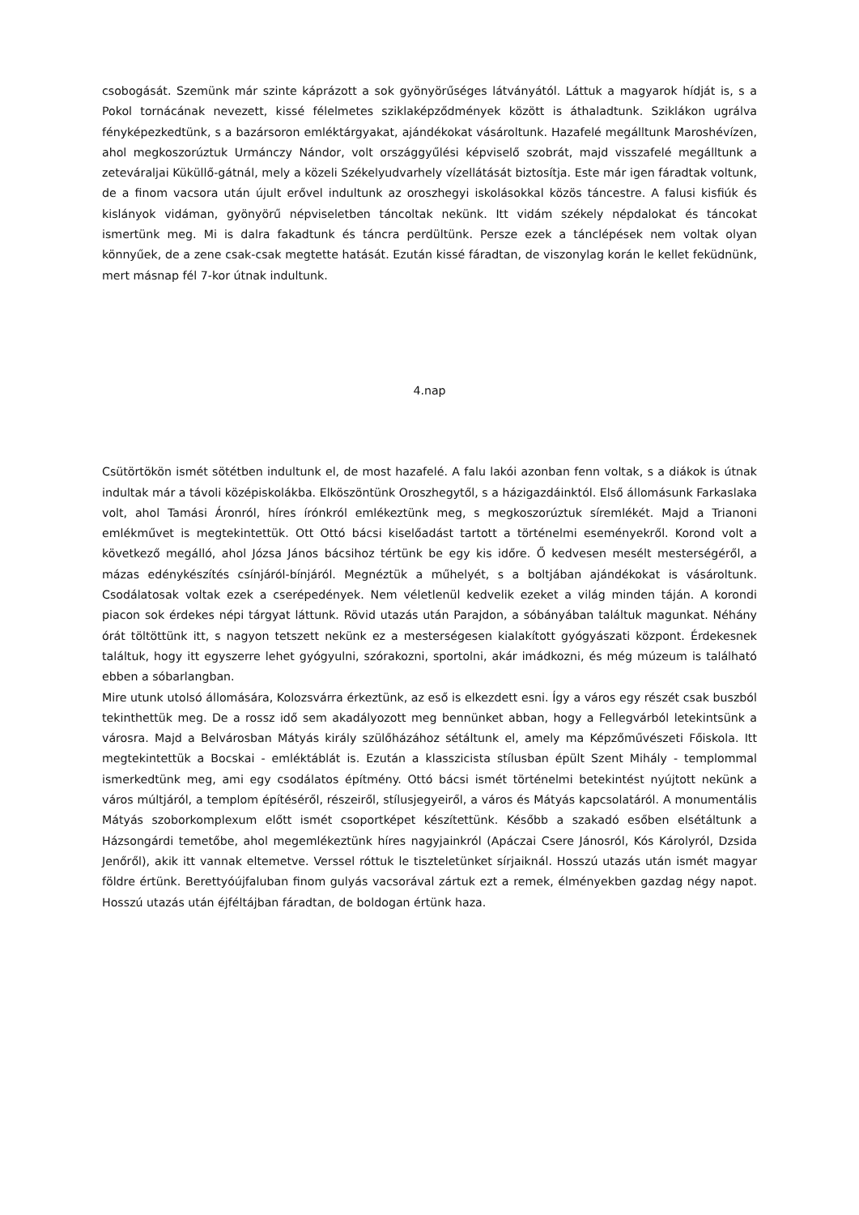csobogását. Szemünk már szinte káprázott a sok gyönyörűséges látványától. Láttuk a magyarok hídját is, s a Pokol tornácának nevezett, kissé félelmetes sziklaképződmények között is áthaladtunk. Sziklákon ugrálva fényképezkedtünk, s a bazársoron emléktárgyakat, ajándékokat vásároltunk. Hazafelé megálltunk Maroshévízen, ahol megkoszorúztuk Urmánczy Nándor, volt országgyűlési képviselő szobrát, majd visszafelé megálltunk a zeteváraljai Küküllő-gátnál, mely a közeli Székelyudvarhely vízellátását biztosítja. Este már igen fáradtak voltunk, de a finom vacsora után újult erővel indultunk az oroszhegyi iskolásokkal közös táncestre. A falusi kisfiúk és kislányok vidáman, gyönyörű népviseletben táncoltak nekünk. Itt vidám székely népdalokat és táncokat ismertünk meg. Mi is dalra fakadtunk és táncra perdültünk. Persze ezek a tánclépések nem voltak olyan könnyűek, de a zene csak-csak megtette hatását. Ezután kissé fáradtan, de viszonylag korán le kellet feküdnünk, mert másnap fél 7-kor útnak indultunk.
4.nap
Csütörtökön ismét sötétben indultunk el, de most hazafelé. A falu lakói azonban fenn voltak, s a diákok is útnak indultak már a távoli középiskolákba. Elköszöntünk Oroszhegytől, s a házigazdáinktól. Első állomásunk Farkaslaka volt, ahol Tamási Áronról, híres írónkról emlékeztünk meg, s megkoszorúztuk síremlékét. Majd a Trianoni emlékművet is megtekintettük. Ott Ottó bácsi kiselőadást tartott a történelmi eseményekről. Korond volt a következő megálló, ahol Józsa János bácsihoz tértünk be egy kis időre. Ő kedvesen mesélt mesterségéről, a mázas edénykészítés csínjáról-bínjáról. Megnéztük a műhelyét, s a boltjában ajándékokat is vásároltunk. Csodálatosak voltak ezek a cserépedények. Nem véletlenül kedvelik ezeket a világ minden táján. A korondi piacon sok érdekes népi tárgyat láttunk. Rövid utazás után Parajdon, a sóbányában találtuk magunkat. Néhány órát töltöttünk itt, s nagyon tetszett nekünk ez a mesterségesen kialakított gyógyászati központ. Érdekesnek találtuk, hogy itt egyszerre lehet gyógyulni, szórakozni, sportolni, akár imádkozni, és még múzeum is található ebben a sóbarlangban.
Mire utunk utolsó állomására, Kolozsvárra érkeztünk, az eső is elkezdett esni. Így a város egy részét csak buszból tekinthettük meg. De a rossz idő sem akadályozott meg bennünket abban, hogy a Fellegvárból letekintsünk a városra. Majd a Belvárosban Mátyás király szülőházához sétáltunk el, amely ma Képzőművészeti Főiskola. Itt megtekintettük a Bocskai - emléktáblát is. Ezután a klasszicista stílusban épült Szent Mihály - templommal ismerkedtünk meg, ami egy csodálatos építmény. Ottó bácsi ismét történelmi betekintést nyújtott nekünk a város múltjáról, a templom építéséről, részeiről, stílusjegyeiről, a város és Mátyás kapcsolatáról. A monumentális Mátyás szoborkomplexum előtt ismét csoportképet készítettünk. Később a szakadó esőben elsétáltunk a Házsongárdi temetőbe, ahol megemlékeztünk híres nagyjainkról (Apáczai Csere Jánosról, Kós Károlyról, Dzsida Jenőről), akik itt vannak eltemetve. Verssel róttuk le tiszteletünket sírjaiknál. Hosszú utazás után ismét magyar földre értünk. Berettyóújfaluban finom gulyás vacsorával zártuk ezt a remek, élményekben gazdag négy napot. Hosszú utazás után éjféltájban fáradtan, de boldogan értünk haza.